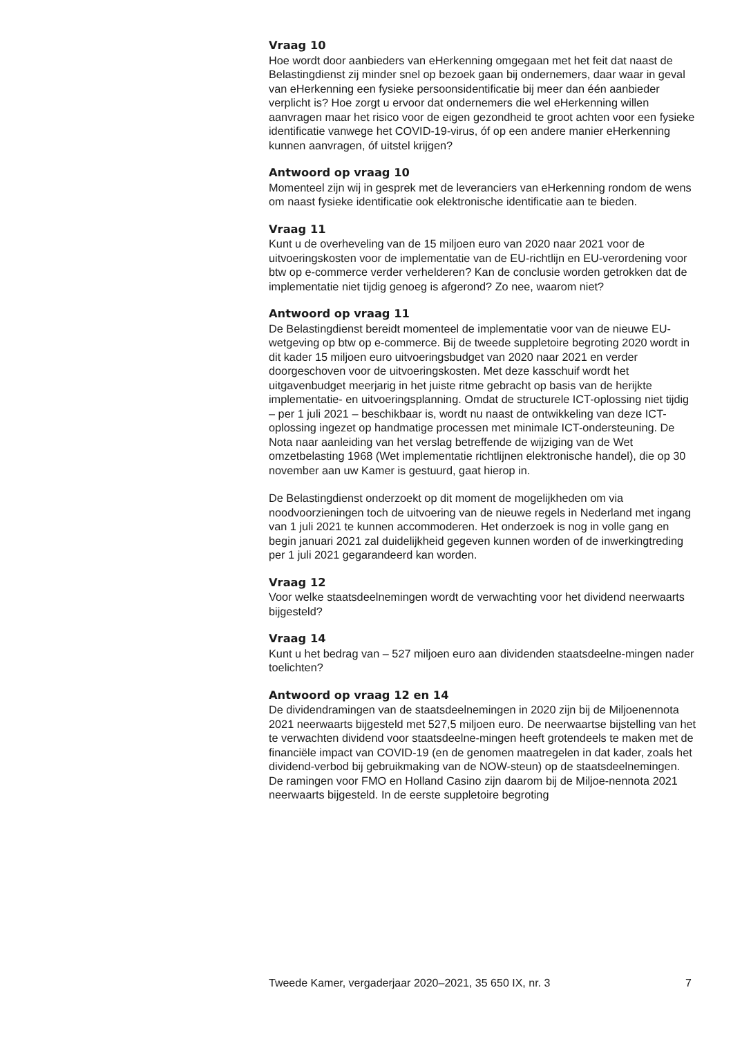Vraag 10
Hoe wordt door aanbieders van eHerkenning omgegaan met het feit dat naast de Belastingdienst zij minder snel op bezoek gaan bij ondernemers, daar waar in geval van eHerkenning een fysieke persoonsidentificatie bij meer dan één aanbieder verplicht is? Hoe zorgt u ervoor dat ondernemers die wel eHerkenning willen aanvragen maar het risico voor de eigen gezondheid te groot achten voor een fysieke identificatie vanwege het COVID-19-virus, óf op een andere manier eHerkenning kunnen aanvragen, óf uitstel krijgen?
Antwoord op vraag 10
Momenteel zijn wij in gesprek met de leveranciers van eHerkenning rondom de wens om naast fysieke identificatie ook elektronische identificatie aan te bieden.
Vraag 11
Kunt u de overheveling van de 15 miljoen euro van 2020 naar 2021 voor de uitvoeringskosten voor de implementatie van de EU-richtlijn en EU-verordening voor btw op e-commerce verder verhelderen? Kan de conclusie worden getrokken dat de implementatie niet tijdig genoeg is afgerond? Zo nee, waarom niet?
Antwoord op vraag 11
De Belastingdienst bereidt momenteel de implementatie voor van de nieuwe EU-wetgeving op btw op e-commerce. Bij de tweede suppletoire begroting 2020 wordt in dit kader 15 miljoen euro uitvoeringsbudget van 2020 naar 2021 en verder doorgeschoven voor de uitvoeringskosten. Met deze kasschuif wordt het uitgavenbudget meerjarig in het juiste ritme gebracht op basis van de herijkte implementatie- en uitvoeringsplanning. Omdat de structurele ICT-oplossing niet tijdig – per 1 juli 2021 – beschikbaar is, wordt nu naast de ontwikkeling van deze ICT-oplossing ingezet op handmatige processen met minimale ICT-ondersteuning. De Nota naar aanleiding van het verslag betreffende de wijziging van de Wet omzetbelasting 1968 (Wet implementatie richtlijnen elektronische handel), die op 30 november aan uw Kamer is gestuurd, gaat hierop in.
De Belastingdienst onderzoekt op dit moment de mogelijkheden om via noodvoorzieningen toch de uitvoering van de nieuwe regels in Nederland met ingang van 1 juli 2021 te kunnen accommoderen. Het onderzoek is nog in volle gang en begin januari 2021 zal duidelijkheid gegeven kunnen worden of de inwerkingtreding per 1 juli 2021 gegarandeerd kan worden.
Vraag 12
Voor welke staatsdeelnemingen wordt de verwachting voor het dividend neerwaarts bijgesteld?
Vraag 14
Kunt u het bedrag van – 527 miljoen euro aan dividenden staatsdeelne-mingen nader toelichten?
Antwoord op vraag 12 en 14
De dividendramingen van de staatsdeelnemingen in 2020 zijn bij de Miljoenennota 2021 neerwaarts bijgesteld met 527,5 miljoen euro. De neerwaartse bijstelling van het te verwachten dividend voor staatsdeelne-mingen heeft grotendeels te maken met de financiële impact van COVID-19 (en de genomen maatregelen in dat kader, zoals het dividend-verbod bij gebruikmaking van de NOW-steun) op de staatsdeelnemingen. De ramingen voor FMO en Holland Casino zijn daarom bij de Miljoe-nennota 2021 neerwaarts bijgesteld. In de eerste suppletoire begroting
Tweede Kamer, vergaderjaar 2020–2021, 35 650 IX, nr. 3 7